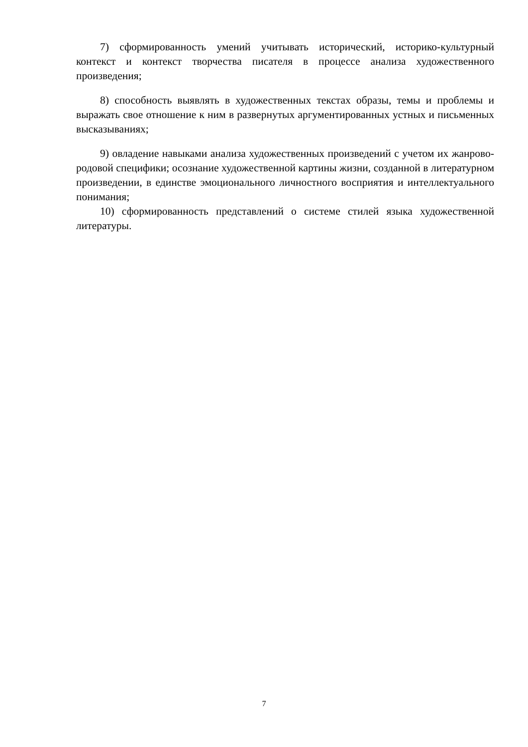7) сформированность умений учитывать исторический, историко-культурный контекст и контекст творчества писателя в процессе анализа художественного произведения;
8) способность выявлять в художественных текстах образы, темы и проблемы и выражать свое отношение к ним в развернутых аргументированных устных и письменных высказываниях;
9) овладение навыками анализа художественных произведений с учетом их жанрово-родовой специфики; осознание художественной картины жизни, созданной в литературном произведении, в единстве эмоционального личностного восприятия и интеллектуального понимания;
10) сформированность представлений о системе стилей языка художественной литературы.
7